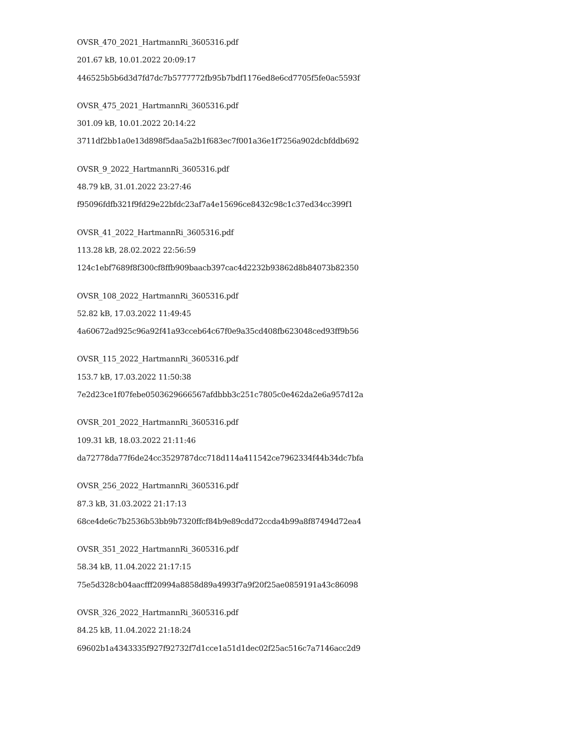OVSR_470_2021_HartmannRi_3605316.pdf
201.67 kB, 10.01.2022 20:09:17
446525b5b6d3d7fd7dc7b5777772fb95b7bdf1176ed8e6cd7705f5fe0ac5593f
OVSR_475_2021_HartmannRi_3605316.pdf
301.09 kB, 10.01.2022 20:14:22
3711df2bb1a0e13d898f5daa5a2b1f683ec7f001a36e1f7256a902dcbfddb692
OVSR_9_2022_HartmannRi_3605316.pdf
48.79 kB, 31.01.2022 23:27:46
f95096fdfb321f9fd29e22bfdc23af7a4e15696ce8432c98c1c37ed34cc399f1
OVSR_41_2022_HartmannRi_3605316.pdf
113.28 kB, 28.02.2022 22:56:59
124c1ebf7689f8f300cf8ffb909baacb397cac4d2232b93862d8b84073b82350
OVSR_108_2022_HartmannRi_3605316.pdf
52.82 kB, 17.03.2022 11:49:45
4a60672ad925c96a92f41a93cceb64c67f0e9a35cd408fb623048ced93ff9b56
OVSR_115_2022_HartmannRi_3605316.pdf
153.7 kB, 17.03.2022 11:50:38
7e2d23ce1f07febe0503629666567afdbbb3c251c7805c0e462da2e6a957d12a
OVSR_201_2022_HartmannRi_3605316.pdf
109.31 kB, 18.03.2022 21:11:46
da72778da77f6de24cc3529787dcc718d114a411542ce7962334f44b34dc7bfa
OVSR_256_2022_HartmannRi_3605316.pdf
87.3 kB, 31.03.2022 21:17:13
68ce4de6c7b2536b53bb9b7320ffcf84b9e89cdd72ccda4b99a8f87494d72ea4
OVSR_351_2022_HartmannRi_3605316.pdf
58.34 kB, 11.04.2022 21:17:15
75e5d328cb04aacfff20994a8858d89a4993f7a9f20f25ae0859191a43c86098
OVSR_326_2022_HartmannRi_3605316.pdf
84.25 kB, 11.04.2022 21:18:24
69602b1a4343335f927f92732f7d1cce1a51d1dec02f25ac516c7a7146acc2d9